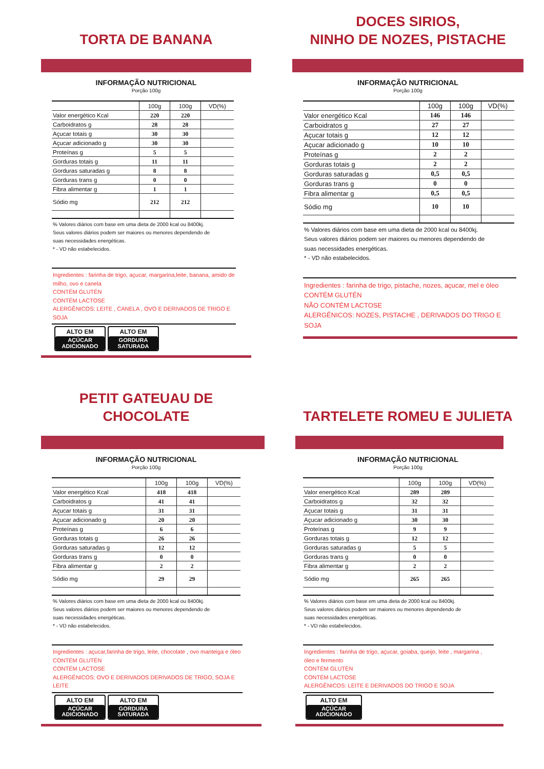TORTA DE BANANA
INFORMAÇÃO NUTRICIONAL
Porção 100g
| | 100g | 100g | VD(%) |
| --- | --- | --- | --- |
| Valor energético Kcal | 220 | 220 | |
| Carboidratos g | 28 | 28 | |
| Açucar totais g | 30 | 30 | |
| Açucar adicionado g | 30 | 30 | |
| Proteínas g | 5 | 5 | |
| Gorduras totais g | 11 | 11 | |
| Gorduras saturadas g | 8 | 8 | |
| Gorduras trans g | 0 | 0 | |
| Fibra alimentar g | 1 | 1 | |
| Sódio mg | 212 | 212 | |
% Valores diários com base em uma dieta de 2000 kcal ou 8400kj.
Seus valores diários podem ser maiores ou menores dependendo de
suas necessidades energéticas.
* - VD não estabelecidos.
Ingredientes : farinha de trigo, açucar, margarina,leite, banana, amido de milho, ovo e canela
CONTÉM GLUTÉN
CONTÉM LACTOSE
ALERGÊNICOS: LEITE , CANELA , OVO E DERIVADOS DE TRIGO E SOJA
ALTO EM
AÇÚCAR
ADICIONADO
ALTO EM
GORDURA
SATURADA
DOCES SIRIOS,
NINHO DE NOZES, PISTACHE
INFORMAÇÃO NUTRICIONAL
Porção 100g
| | 100g | 100g | VD(%) |
| --- | --- | --- | --- |
| Valor energético Kcal | 146 | 146 | |
| Carboidratos g | 27 | 27 | |
| Açucar totais g | 12 | 12 | |
| Açucar adicionado g | 10 | 10 | |
| Proteínas g | 2 | 2 | |
| Gorduras totais g | 2 | 2 | |
| Gorduras saturadas g | 0,5 | 0,5 | |
| Gorduras trans g | 0 | 0 | |
| Fibra alimentar g | 0,5 | 0,5 | |
| Sódio mg | 10 | 10 | |
% Valores diários com base em uma dieta de 2000 kcal ou 8400kj.
Seus valores diários podem ser maiores ou menores dependendo de
suas necessidades energéticas.
* - VD não estabelecidos.
Ingredientes : farinha de trigo, pistache, nozes, açucar, mel e óleo
CONTÉM GLUTÉN
NÃO CONTÉM LACTOSE
ALERGÊNICOS: NOZES, PISTACHE , DERIVADOS DO TRIGO E SOJA
PETIT GATEUAU DE CHOCOLATE
INFORMAÇÃO NUTRICIONAL
Porção 100g
| | 100g | 100g | VD(%) |
| --- | --- | --- | --- |
| Valor energético Kcal | 418 | 418 | |
| Carboidratos g | 41 | 41 | |
| Açucar totais g | 31 | 31 | |
| Açucar adicionado g | 20 | 20 | |
| Proteínas g | 6 | 6 | |
| Gorduras totais g | 26 | 26 | |
| Gorduras saturadas g | 12 | 12 | |
| Gorduras trans g | 0 | 0 | |
| Fibra alimentar g | 2 | 2 | |
| Sódio mg | 29 | 29 | |
% Valores diários com base em uma dieta de 2000 kcal ou 8400kj.
Seus valores diários podem ser maiores ou menores dependendo de
suas necessidades energéticas.
* - VD não estabelecidos.
Ingredientes : açucar,farinha de trigo, leite, chocolate , ovo manteiga e óleo
CONTÉM GLUTÉN
CONTÉM LACTOSE
ALERGÊNICOS: OVO E DERIVADOS DERIVADOS DE TRIGO, SOJA E LEITE
ALTO EM
AÇÚCAR
ADICIONADO
ALTO EM
GORDURA
SATURADA
TARTELETE ROMEU E JULIETA
INFORMAÇÃO NUTRICIONAL
Porção 100g
| | 100g | 100g | VD(%) |
| --- | --- | --- | --- |
| Valor energético Kcal | 289 | 289 | |
| Carboidratos g | 32 | 32 | |
| Açucar totais g | 31 | 31 | |
| Açucar adicionado g | 30 | 30 | |
| Proteínas g | 9 | 9 | |
| Gorduras totais g | 12 | 12 | |
| Gorduras saturadas g | 5 | 5 | |
| Gorduras trans g | 0 | 0 | |
| Fibra alimentar g | 2 | 2 | |
| Sódio mg | 265 | 265 | |
% Valores diários com base em uma dieta de 2000 kcal ou 8400kj.
Seus valores diários podem ser maiores ou menores dependendo de
suas necessidades energéticas.
* - VD não estabelecidos.
Ingredientes : farinha de trigo, açucar, goiaba, queijo, leite , margarina , óleo e fermento
CONTÉM GLUTÉN
CONTÉM LACTOSE
ALERGÊNICOS: LEITE E DERIVADOS DO TRIGO E SOJA
ALTO EM
AÇÚCAR
ADICIONADO